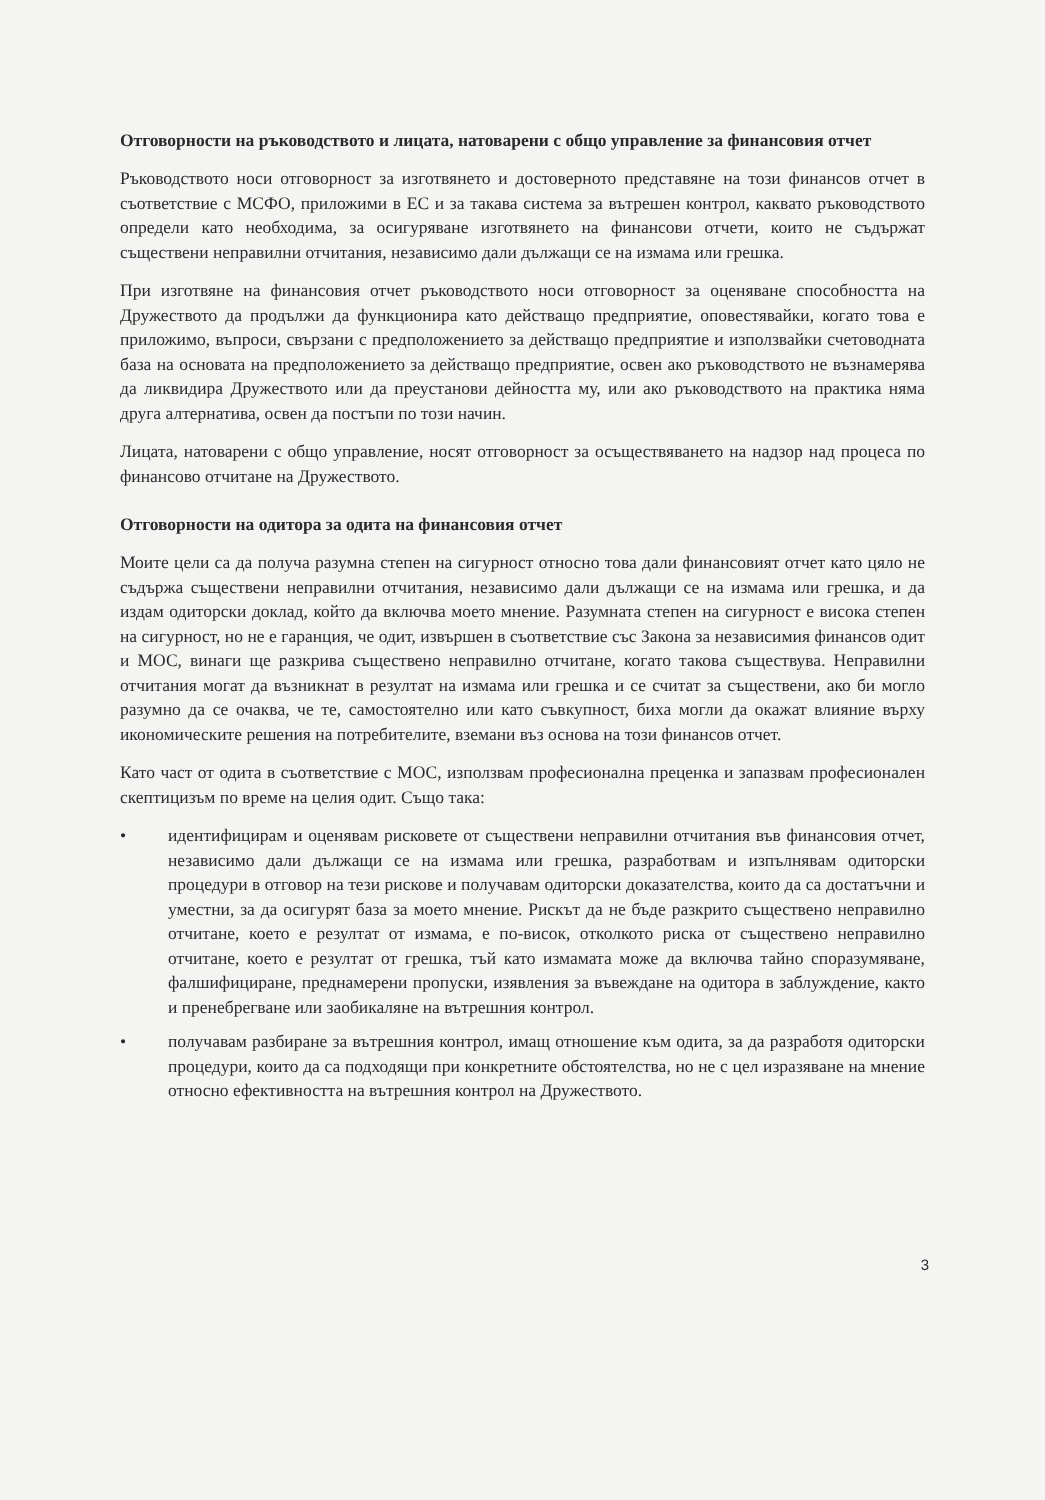Отговорности на ръководството и лицата, натоварени с общо управление за финансовия отчет
Ръководството носи отговорност за изготвянето и достоверното представяне на този финансов отчет в съответствие с МСФО, приложими в ЕС и за такава система за вътрешен контрол, каквато ръководството определи като необходима, за осигуряване изготвянето на финансови отчети, които не съдържат съществени неправилни отчитания, независимо дали дължащи се на измама или грешка.
При изготвяне на финансовия отчет ръководството носи отговорност за оценяване способността на Дружеството да продължи да функционира като действащо предприятие, оповестявайки, когато това е приложимо, въпроси, свързани с предположението за действащо предприятие и използвайки счетоводната база на основата на предположението за действащо предприятие, освен ако ръководството не възнамерява да ликвидира Дружеството или да преустанови дейността му, или ако ръководството на практика няма друга алтернатива, освен да постъпи по този начин.
Лицата, натоварени с общо управление, носят отговорност за осъществяването на надзор над процеса по финансово отчитане на Дружеството.
Отговорности на одитора за одита на финансовия отчет
Моите цели са да получа разумна степен на сигурност относно това дали финансовият отчет като цяло не съдържа съществени неправилни отчитания, независимо дали дължащи се на измама или грешка, и да издам одиторски доклад, който да включва моето мнение. Разумната степен на сигурност е висока степен на сигурност, но не е гаранция, че одит, извършен в съответствие със Закона за независимия финансов одит и МОС, винаги ще разкрива съществено неправилно отчитане, когато такова съществува. Неправилни отчитания могат да възникнат в резултат на измама или грешка и се считат за съществени, ако би могло разумно да се очаква, че те, самостоятелно или като съвкупност, биха могли да окажат влияние върху икономическите решения на потребителите, вземани въз основа на този финансов отчет.
Като част от одита в съответствие с МОС, използвам професионална преценка и запазвам професионален скептицизъм по време на целия одит. Също така:
• идентифицирам и оценявам рисковете от съществени неправилни отчитания във финансовия отчет, независимо дали дължащи се на измама или грешка, разработвам и изпълнявам одиторски процедури в отговор на тези рискове и получавам одиторски доказателства, които да са достатъчни и уместни, за да осигурят база за моето мнение. Рискът да не бъде разкрито съществено неправилно отчитане, което е резултат от измама, е по-висок, отколкото риска от съществено неправилно отчитане, което е резултат от грешка, тъй като измамата може да включва тайно споразумяване, фалшифициране, преднамерени пропуски, изявления за въвеждане на одитора в заблуждение, както и пренебрегване или заобикаляне на вътрешния контрол.
• получавам разбиране за вътрешния контрол, имащ отношение към одита, за да разработя одиторски процедури, които да са подходящи при конкретните обстоятелства, но не с цел изразяване на мнение относно ефективността на вътрешния контрол на Дружеството.
3